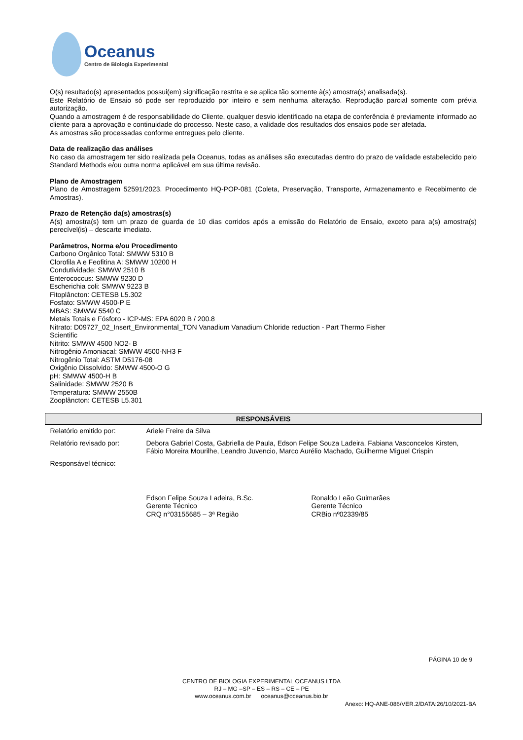Oceanus
Centro de Biologia Experimental
O(s) resultado(s) apresentados possui(em) significação restrita e se aplica tão somente à(s) amostra(s) analisada(s).
Este Relatório de Ensaio só pode ser reproduzido por inteiro e sem nenhuma alteração. Reprodução parcial somente com prévia autorização.
Quando a amostragem é de responsabilidade do Cliente, qualquer desvio identificado na etapa de conferência é previamente informado ao cliente para a aprovação e continuidade do processo. Neste caso, a validade dos resultados dos ensaios pode ser afetada.
As amostras são processadas conforme entregues pelo cliente.
Data de realização das análises
No caso da amostragem ter sido realizada pela Oceanus, todas as análises são executadas dentro do prazo de validade estabelecido pelo Standard Methods e/ou outra norma aplicável em sua última revisão.
Plano de Amostragem
Plano de Amostragem 52591/2023. Procedimento HQ-POP-081 (Coleta, Preservação, Transporte, Armazenamento e Recebimento de Amostras).
Prazo de Retenção da(s) amostras(s)
A(s) amostra(s) tem um prazo de guarda de 10 dias corridos após a emissão do Relatório de Ensaio, exceto para a(s) amostra(s) perecível(is) – descarte imediato.
Parâmetros, Norma e/ou Procedimento
Carbono Orgânico Total: SMWW 5310 B
Clorofila A e Feofitina A: SMWW 10200 H
Condutividade: SMWW 2510 B
Enterococcus: SMWW 9230 D
Escherichia coli: SMWW 9223 B
Fitoplâncton: CETESB L5.302
Fosfato: SMWW 4500-P E
MBAS: SMWW 5540 C
Metais Totais e Fósforo - ICP-MS: EPA 6020 B / 200.8
Nitrato: D09727_02_Insert_Environmental_TON Vanadium Vanadium Chloride reduction - Part Thermo Fisher
Scientific
Nitrito: SMWW 4500 NO2- B
Nitrogênio Amoniacal: SMWW 4500-NH3 F
Nitrogênio Total: ASTM D5176-08
Oxigênio Dissolvido: SMWW 4500-O G
pH: SMWW 4500-H B
Salinidade: SMWW 2520 B
Temperatura: SMWW 2550B
Zooplâncton: CETESB L5.301
| RESPONSÁVEIS | |
| --- | --- |
| Relatório emitido por: | Ariele Freire da Silva |
| Relatório revisado por: | Debora Gabriel Costa, Gabriella de Paula, Edson Felipe Souza Ladeira, Fabiana Vasconcelos Kirsten, Fábio Moreira Mourilhe, Leandro Juvencio, Marco Aurélio Machado, Guilherme Miguel Crispin |
| Responsável técnico: | Edson Felipe Souza Ladeira, B.Sc. Gerente Técnico CRQ n°03155685 – 3ª Região Ronaldo Leão Guimarães Gerente Técnico CRBio nº02339/85 |
PÁGINA 10 de 9
CENTRO DE BIOLOGIA EXPERIMENTAL OCEANUS LTDA
RJ – MG –SP – ES – RS – CE – PE
www.oceanus.com.br oceanus@oceanus.bio.br
Anexo: HQ-ANE-086/VER.2/DATA:26/10/2021-BA